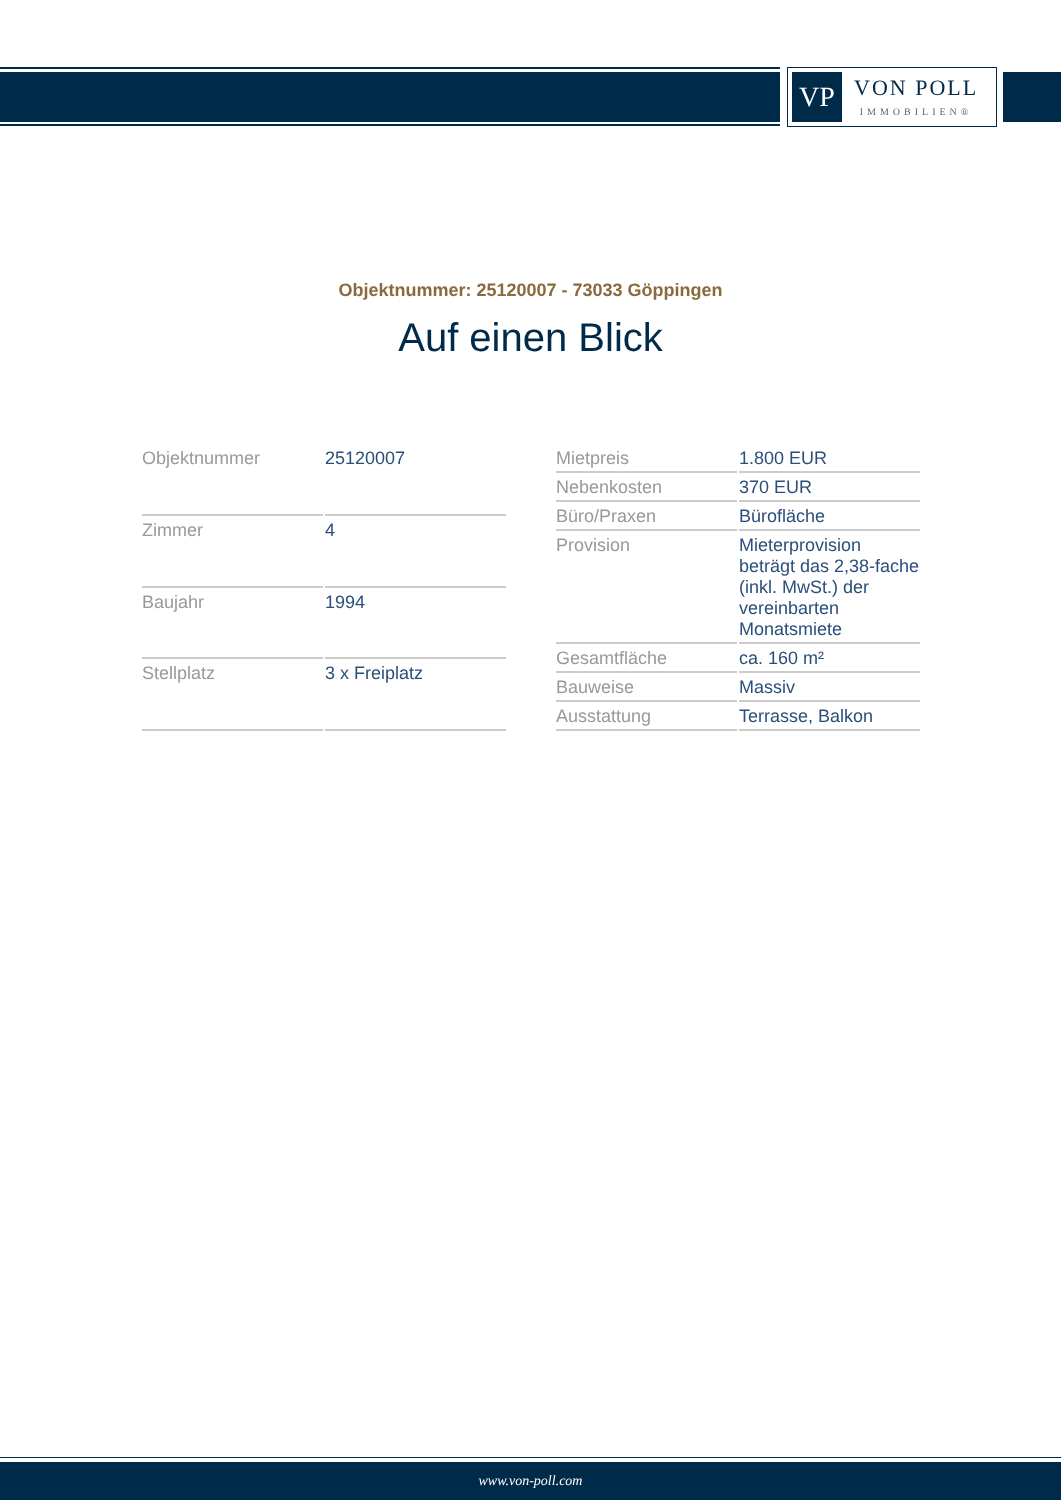VP
VON POLL
IMMOBILIEN®
Objektnummer: 25120007 - 73033 Göppingen
Auf einen Blick
| Objektnummer | 25120007 |
| Zimmer | 4 |
| Baujahr | 1994 |
| Stellplatz | 3 x Freiplatz |
| Mietpreis | 1.800 EUR |
| Nebenkosten | 370 EUR |
| Büro/Praxen | Bürofläche |
| Provision | Mieterprovision beträgt das 2,38-fache (inkl. MwSt.) der vereinbarten Monatsmiete |
| Gesamtfläche | ca. 160 m² |
| Bauweise | Massiv |
| Ausstattung | Terrasse, Balkon |
www.von-poll.com